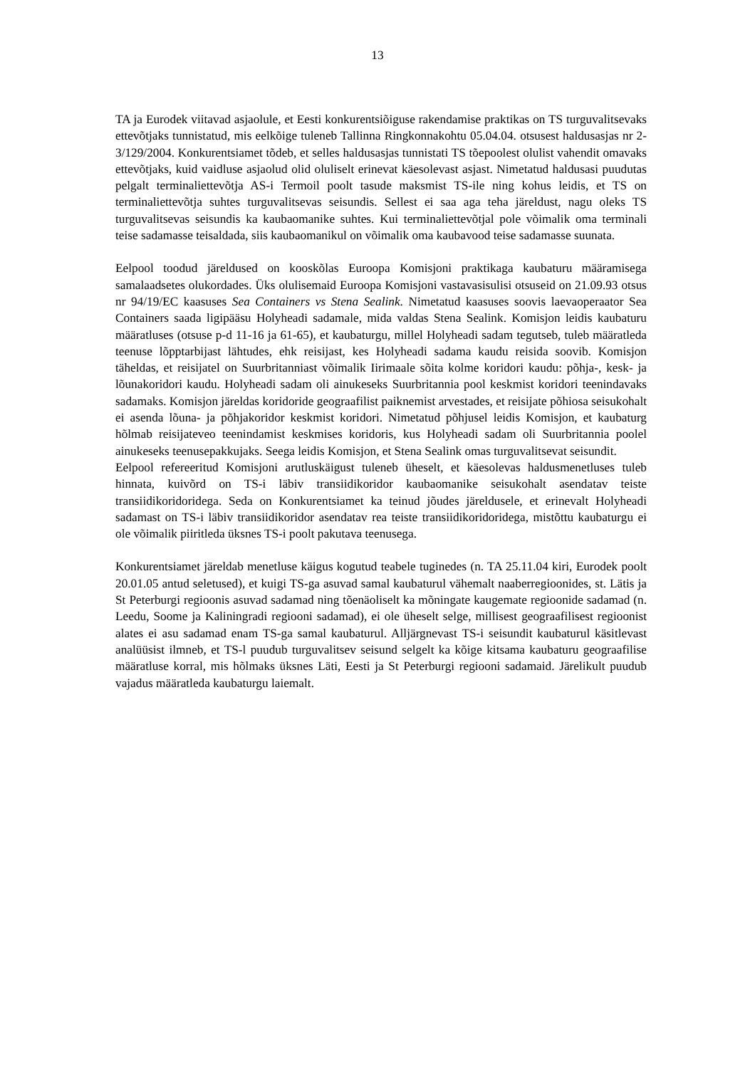13
TA ja Eurodek viitavad asjaolule, et Eesti konkurentsiõiguse rakendamise praktikas on TS turguvalitsevaks ettevõtjaks tunnistatud, mis eelkõige tuleneb Tallinna Ringkonnakohtu 05.04.04. otsusest haldusasjas nr 2-3/129/2004. Konkurentsiamet tõdeb, et selles haldusasjas tunnistati TS tõepoolest olulist vahendit omavaks ettevõtjaks, kuid vaidluse asjaolud olid oluliselt erinevat käesolevast asjast. Nimetatud haldusasi puudutas pelgalt terminaliettevõtja AS-i Termoil poolt tasude maksmist TS-ile ning kohus leidis, et TS on terminaliettevõtja suhtes turguvalitsevas seisundis. Sellest ei saa aga teha järeldust, nagu oleks TS turguvalitsevas seisundis ka kaubaomanike suhtes. Kui terminaliettevõtjal pole võimalik oma terminali teise sadamasse teisaldada, siis kaubaomanikul on võimalik oma kaubavood teise sadamasse suunata.
Eelpool toodud järeldused on kooskõlas Euroopa Komisjoni praktikaga kaubaturu määramisega samalaadsetes olukordades. Üks olulisemaid Euroopa Komisjoni vastavasisulisi otsuseid on 21.09.93 otsus nr 94/19/EC kaasuses Sea Containers vs Stena Sealink. Nimetatud kaasuses soovis laevaoperaator Sea Containers saada ligipääsu Holyheadi sadamale, mida valdas Stena Sealink. Komisjon leidis kaubaturu määratluses (otsuse p-d 11-16 ja 61-65), et kaubaturgu, millel Holyheadi sadam tegutseb, tuleb määratleda teenuse lõpptarbijast lähtudes, ehk reisijast, kes Holyheadi sadama kaudu reisida soovib. Komisjon täheldas, et reisijatel on Suurbritanniast võimalik Iirimaale sõita kolme koridori kaudu: põhja-, kesk- ja lõunakoridori kaudu. Holyheadi sadam oli ainukeseks Suurbritannia pool keskmist koridori teenindavaks sadamaks. Komisjon järeldas koridoride geograafilist paiknemist arvestades, et reisijate põhiosa seisukohalt ei asenda lõuna- ja põhjakoridor keskmist koridori. Nimetatud põhjusel leidis Komisjon, et kaubaturg hõlmab reisijateveo teenindamist keskmises koridoris, kus Holyheadi sadam oli Suurbritannia poolel ainukeseks teenusepakkujaks. Seega leidis Komisjon, et Stena Sealink omas turguvalitsevat seisundit.
Eelpool refereeritud Komisjoni arutluskäigust tuleneb üheselt, et käesolevas haldusmenetluses tuleb hinnata, kuivõrd on TS-i läbiv transiidikoridor kaubaomanike seisukohalt asendatav teiste transiidikoridoridega. Seda on Konkurentsiamet ka teinud jõudes järeldusele, et erinevalt Holyheadi sadamast on TS-i läbiv transiidikoridor asendatav rea teiste transiidikoridoridega, mistõttu kaubaturgu ei ole võimalik piiritleda üksnes TS-i poolt pakutava teenusega.
Konkurentsiamet järeldab menetluse käigus kogutud teabele tuginedes (n. TA 25.11.04 kiri, Eurodek poolt 20.01.05 antud seletused), et kuigi TS-ga asuvad samal kaubaturul vähemalt naaberregioonides, st. Lätis ja St Peterburgi regioonis asuvad sadamad ning tõenäoliselt ka mõningate kaugemate regioonide sadamad (n. Leedu, Soome ja Kaliningradi regiooni sadamad), ei ole üheselt selge, millisest geograafilisest regioonist alates ei asu sadamad enam TS-ga samal kaubaturul. Alljärgnevast TS-i seisundit kaubaturul käsitlevast analüüsist ilmneb, et TS-l puudub turguvalitsev seisund selgelt ka kõige kitsama kaubaturu geograafilise määratluse korral, mis hõlmaks üksnes Läti, Eesti ja St Peterburgi regiooni sadamaid. Järelikult puudub vajadus määratleda kaubaturgu laiemalt.